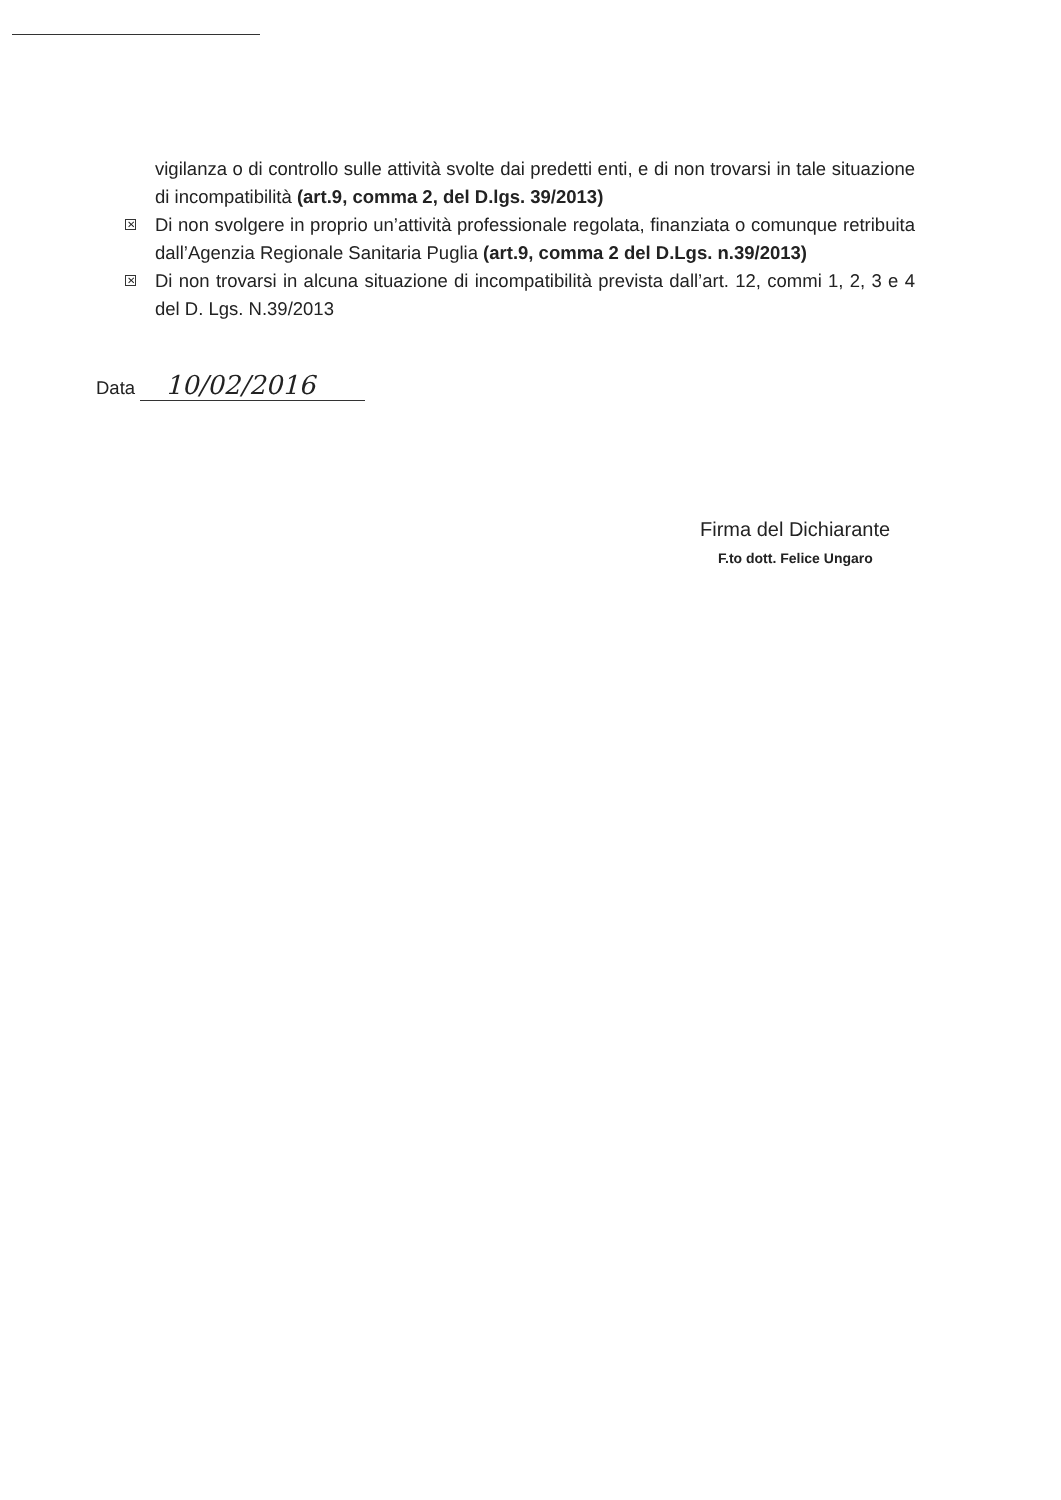vigilanza o di controllo sulle attività svolte dai predetti enti, e di non trovarsi in tale situazione di incompatibilità (art.9, comma 2, del D.lgs. 39/2013)
✕ Di non svolgere in proprio un’attività professionale regolata, finanziata o comunque retribuita dall’Agenzia Regionale Sanitaria Puglia (art.9, comma 2 del D.Lgs. n.39/2013)
✕ Di non trovarsi in alcuna situazione di incompatibilità prevista dall’art. 12, commi 1, 2, 3 e 4 del D. Lgs. N.39/2013
Data 10/02/2016
Firma del Dichiarante
F.to dott. Felice Ungaro